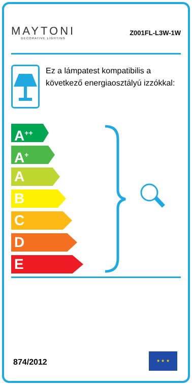MAYTONI
DECORATIVE LIGHTING
Z001FL-L3W-1W
Ez a lámpatest kompatibilis a következő energiaosztályú izzókkal:
A<sup>++</sup>
A<sup>+</sup>
A
B
C
D
E
874/2012
★ ★ ★